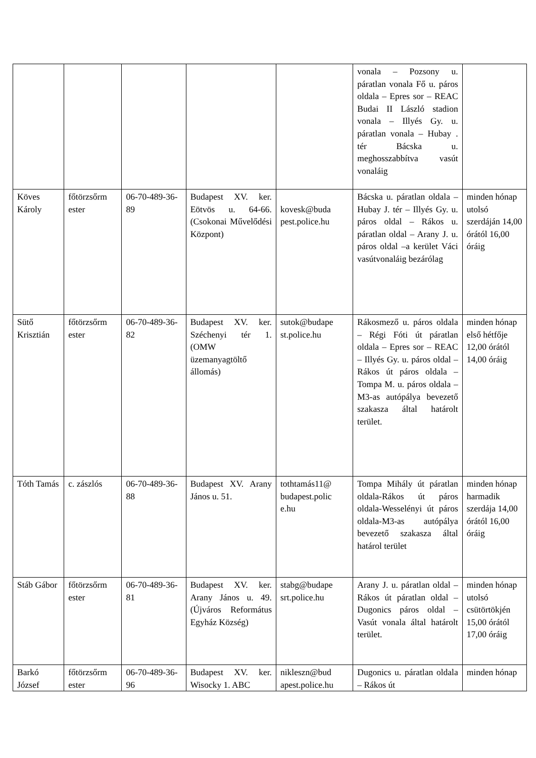| | | | | | vonala – Pozsony u. páratlan vonala Fő u. páros oldala – Epres sor – REAC Budai II László stadion vonala – Illyés Gy. u. páratlan vonala – Hubay . tér Bácska u. meghosszabbítva vasút vonaláig | |
| Köves Károly | főtörzsőrm ester | 06-70-489-36-89 | Budapest XV. ker. Eötvös u. 64-66. (Csokonai Művelődési Központ) | kovesk@buda pest.police.hu | Bácska u. páratlan oldala – Hubay J. tér – Illyés Gy. u. páros oldal – Rákos u. páratlan oldal – Arany J. u. páros oldal –a kerület Váci vasútvonaláig bezárólag | minden hónap utolsó szerdáján 14,00 órától 16,00 óráig |
| Sütő Krisztián | főtörzsőrm ester | 06-70-489-36-82 | Budapest XV. ker. Széchenyi tér 1. (OMW üzemanyagtöltő állomás) | sutok@budape st.police.hu | Rákosmező u. páros oldala – Régi Fóti út páratlan oldala – Epres sor – REAC – Illyés Gy. u. páros oldal – Rákos út páros oldala – Tompa M. u. páros oldala – M3-as autópálya bevezető szakasza által határolt terület. | minden hónap első hétfője 12,00 órától 14,00 óráig |
| Tóth Tamás | c. zászlós | 06-70-489-36-88 | Budapest XV. Arany János u. 51. | tothtamás11@ budapest.polic e.hu | Tompa Mihály út páratlan oldala-Rákos út páros oldala-Wesselényi út páros oldala-M3-as autópálya bevezető szakasza által határol terület | minden hónap harmadik szerdája 14,00 órától 16,00 óráig |
| Stáb Gábor | főtörzsőrm ester | 06-70-489-36-81 | Budapest XV. ker. Arany János u. 49. (Újváros Református Egyház Község) | stabg@budape srt.police.hu | Arany J. u. páratlan oldal – Rákos út páratlan oldal – Dugonics páros oldal – Vasút vonala által határolt terület. | minden hónap utolsó csütörtökjén 15,00 órától 17,00 óráig |
| Barkó József | főtörzsőrm ester | 06-70-489-36-96 | Budapest XV. ker. Wisocky 1. ABC | nikleszn@bud apest.police.hu | Dugonics u. páratlan oldala – Rákos út | minden hónap |